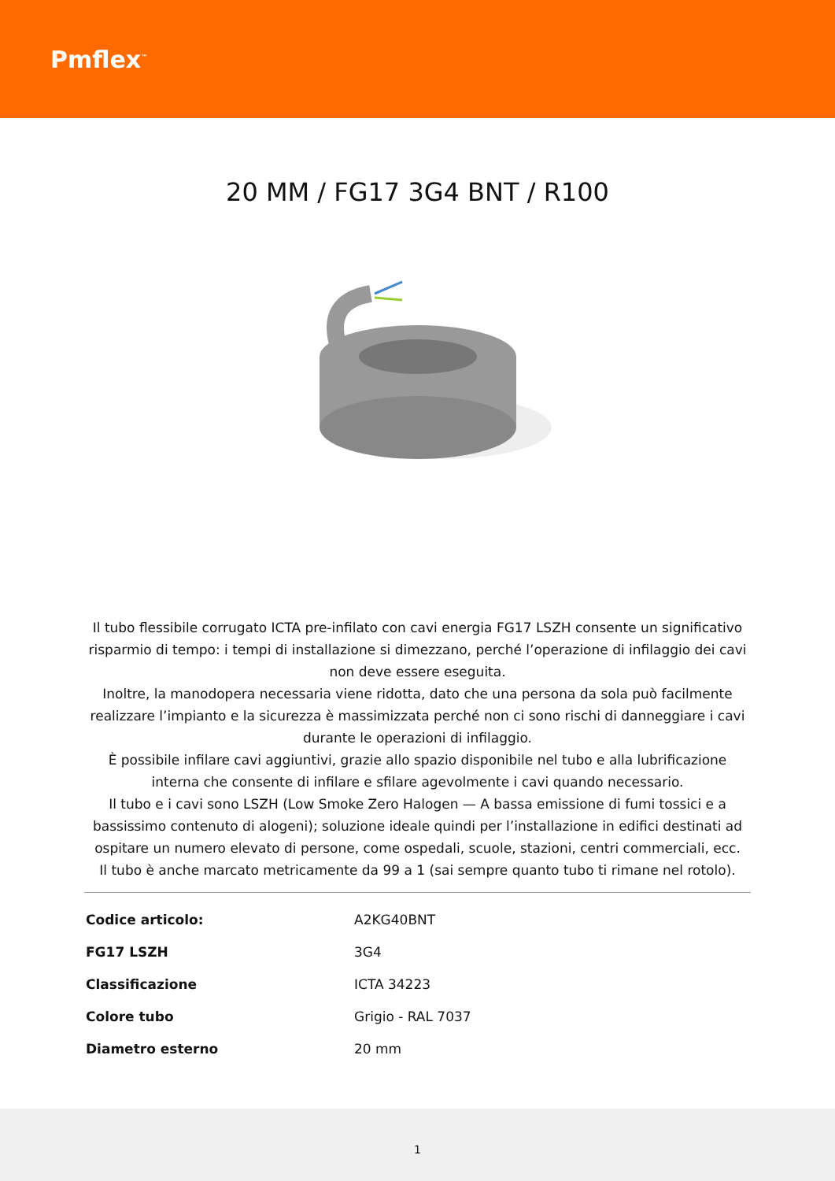Pmflex<sup>™</sup>
20 MM / FG17 3G4 BNT / R100
Il tubo flessibile corrugato ICTA pre-infilato con cavi energia FG17 LSZH consente un significativo risparmio di tempo: i tempi di installazione si dimezzano, perché l’operazione di infilaggio dei cavi non deve essere eseguita.
Inoltre, la manodopera necessaria viene ridotta, dato che una persona da sola può facilmente realizzare l’impianto e la sicurezza è massimizzata perché non ci sono rischi di danneggiare i cavi durante le operazioni di infilaggio.
È possibile infilare cavi aggiuntivi, grazie allo spazio disponibile nel tubo e alla lubrificazione interna che consente di infilare e sfilare agevolmente i cavi quando necessario.
Il tubo e i cavi sono LSZH (Low Smoke Zero Halogen — A bassa emissione di fumi tossici e a bassissimo contenuto di alogeni); soluzione ideale quindi per l’installazione in edifici destinati ad ospitare un numero elevato di persone, come ospedali, scuole, stazioni, centri commerciali, ecc.
Il tubo è anche marcato metricamente da 99 a 1 (sai sempre quanto tubo ti rimane nel rotolo).
| Codice articolo: | A2KG40BNT |
| FG17 LSZH | 3G4 |
| Classificazione | ICTA 34223 |
| Colore tubo | Grigio - RAL 7037 |
| Diametro esterno | 20 mm |
1